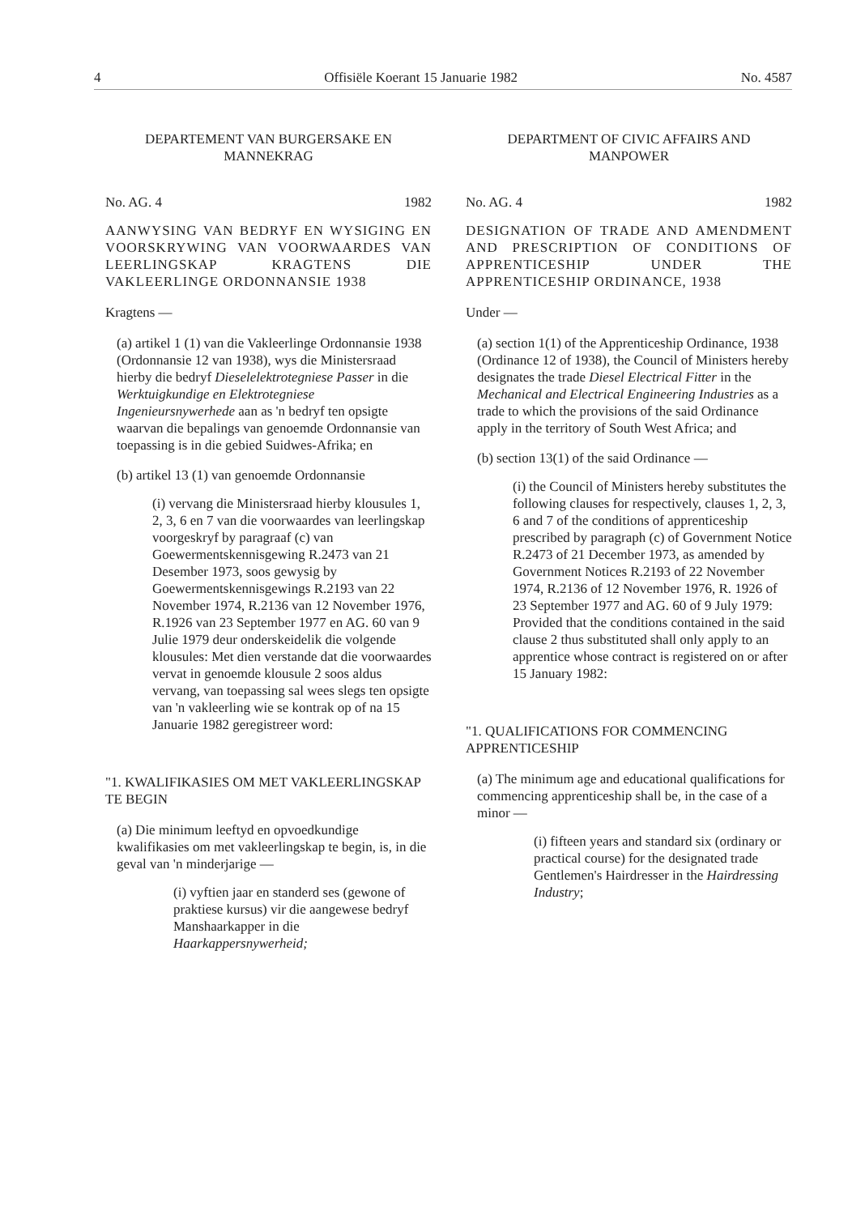4 Offisiële Koerant 15 Januarie 1982 No. 4587
DEPARTEMENT VAN BURGERSAKE EN MANNEKRAG
No. AG. 4 1982
AANWYSING VAN BEDRYF EN WYSIGING EN VOORSKRYWING VAN VOORWAARDES VAN LEERLINGSKAP KRAGTENS DIE VAKLEERLINGE ORDONNANSIE 1938
Kragtens —
(a) artikel 1 (1) van die Vakleerlinge Ordonnansie 1938 (Ordonnansie 12 van 1938), wys die Ministersraad hierby die bedryf Dieselelektrotegniese Passer in die Werktuigkundige en Elektrotegniese Ingenieursnywerhede aan as 'n bedryf ten opsigte waarvan die bepalings van genoemde Ordonnansie van toepassing is in die gebied Suidwes-Afrika; en
(b) artikel 13 (1) van genoemde Ordonnansie
(i) vervang die Ministersraad hierby klousules 1, 2, 3, 6 en 7 van die voorwaardes van leerlingskap voorgeskryf by paragraaf (c) van Goewermentskennisgewing R.2473 van 21 Desember 1973, soos gewysig by Goewermentskennisgewings R.2193 van 22 November 1974, R.2136 van 12 November 1976, R.1926 van 23 September 1977 en AG. 60 van 9 Julie 1979 deur onderskeidelik die volgende klousules: Met dien verstande dat die voorwaardes vervat in genoemde klousule 2 soos aldus vervang, van toepassing sal wees slegs ten opsigte van 'n vakleerling wie se kontrak op of na 15 Januarie 1982 geregistreer word:
"1. KWALIFIKASIES OM MET VAKLEERLINGSKAP TE BEGIN
(a) Die minimum leeftyd en opvoedkundige kwalifikasies om met vakleerlingskap te begin, is, in die geval van 'n minderjarige —
(i) vyftien jaar en standerd ses (gewone of praktiese kursus) vir die aangewese bedryf Manshaarkapper in die Haarkappersnywerheid;
DEPARTMENT OF CIVIC AFFAIRS AND MANPOWER
No. AG. 4 1982
DESIGNATION OF TRADE AND AMENDMENT AND PRESCRIPTION OF CONDITIONS OF APPRENTICESHIP UNDER THE APPRENTICESHIP ORDINANCE, 1938
Under —
(a) section 1(1) of the Apprenticeship Ordinance, 1938 (Ordinance 12 of 1938), the Council of Ministers hereby designates the trade Diesel Electrical Fitter in the Mechanical and Electrical Engineering Industries as a trade to which the provisions of the said Ordinance apply in the territory of South West Africa; and
(b) section 13(1) of the said Ordinance —
(i) the Council of Ministers hereby substitutes the following clauses for respectively, clauses 1, 2, 3, 6 and 7 of the conditions of apprenticeship prescribed by paragraph (c) of Government Notice R.2473 of 21 December 1973, as amended by Government Notices R.2193 of 22 November 1974, R.2136 of 12 November 1976, R. 1926 of 23 September 1977 and AG. 60 of 9 July 1979: Provided that the conditions contained in the said clause 2 thus substituted shall only apply to an apprentice whose contract is registered on or after 15 January 1982:
"1. QUALIFICATIONS FOR COMMENCING APPRENTICESHIP
(a) The minimum age and educational qualifications for commencing apprenticeship shall be, in the case of a minor —
(i) fifteen years and standard six (ordinary or practical course) for the designated trade Gentlemen's Hairdresser in the Hairdressing Industry;